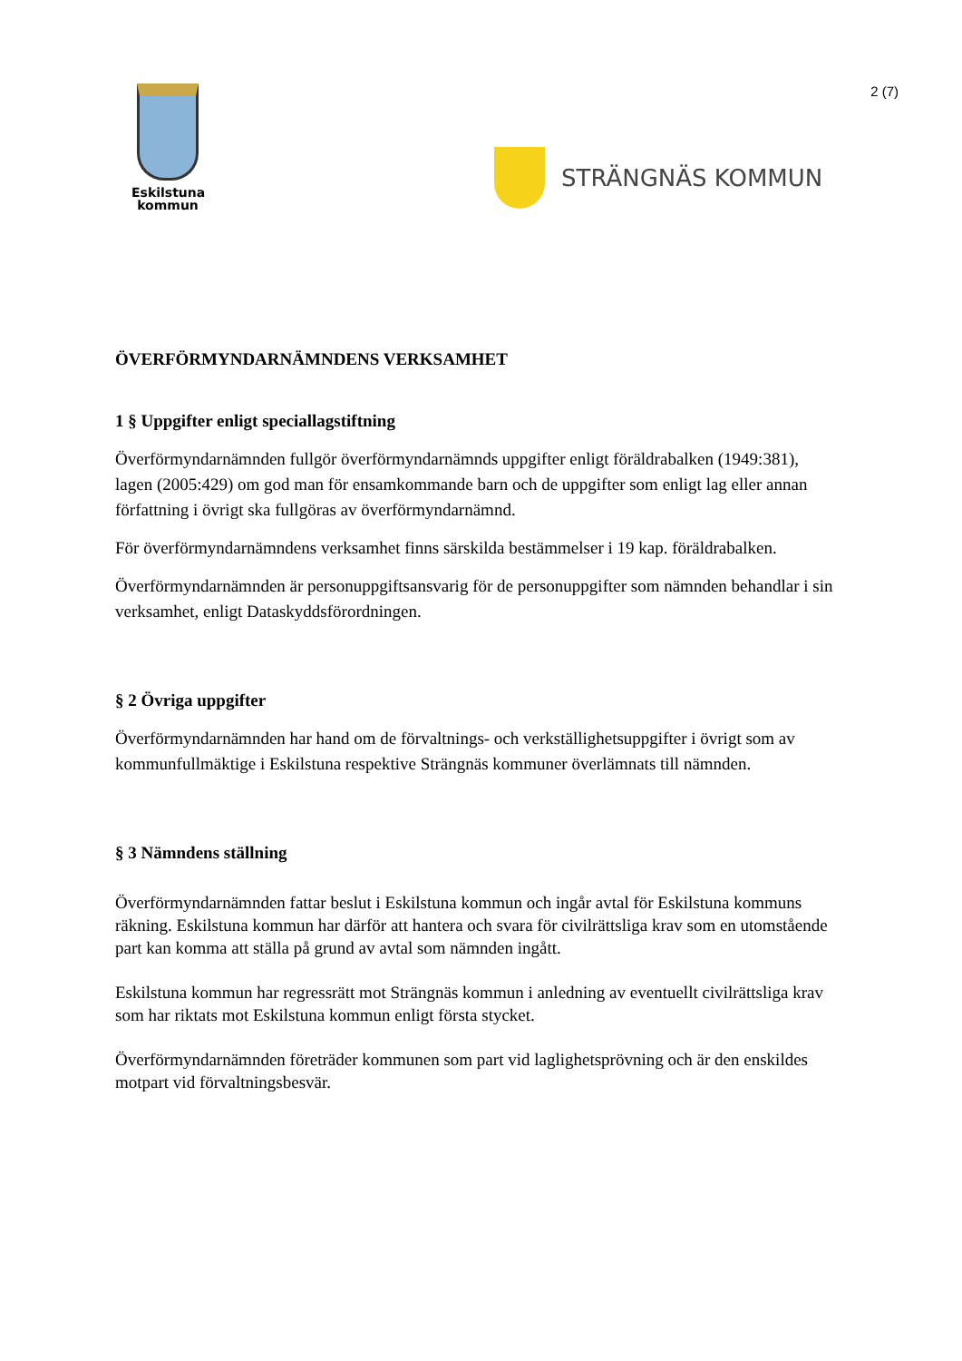2 (7)
Eskilstuna
kommun
STRÄNGNÄS KOMMUN
ÖVERFÖRMYNDARNÄMNDENS VERKSAMHET
1 § Uppgifter enligt speciallagstiftning
Överförmyndarnämnden fullgör överförmyndarnämnds uppgifter enligt föräldrabalken (1949:381), lagen (2005:429) om god man för ensamkommande barn och de uppgifter som enligt lag eller annan författning i övrigt ska fullgöras av överförmyndarnämnd.
För överförmyndarnämndens verksamhet finns särskilda bestämmelser i 19 kap. föräldrabalken.
Överförmyndarnämnden är personuppgiftsansvarig för de personuppgifter som nämnden behandlar i sin verksamhet, enligt Dataskyddsförordningen.
§ 2 Övriga uppgifter
Överförmyndarnämnden har hand om de förvaltnings- och verkställighetsuppgifter i övrigt som av kommunfullmäktige i Eskilstuna respektive Strängnäs kommuner överlämnats till nämnden.
§ 3 Nämndens ställning
Överförmyndarnämnden fattar beslut i Eskilstuna kommun och ingår avtal för Eskilstuna kommuns räkning. Eskilstuna kommun har därför att hantera och svara för civilrättsliga krav som en utomstående part kan komma att ställa på grund av avtal som nämnden ingått.
Eskilstuna kommun har regressrätt mot Strängnäs kommun i anledning av eventuellt civilrättsliga krav som har riktats mot Eskilstuna kommun enligt första stycket.
Överförmyndarnämnden företräder kommunen som part vid laglighetsprövning och är den enskildes motpart vid förvaltningsbesvär.